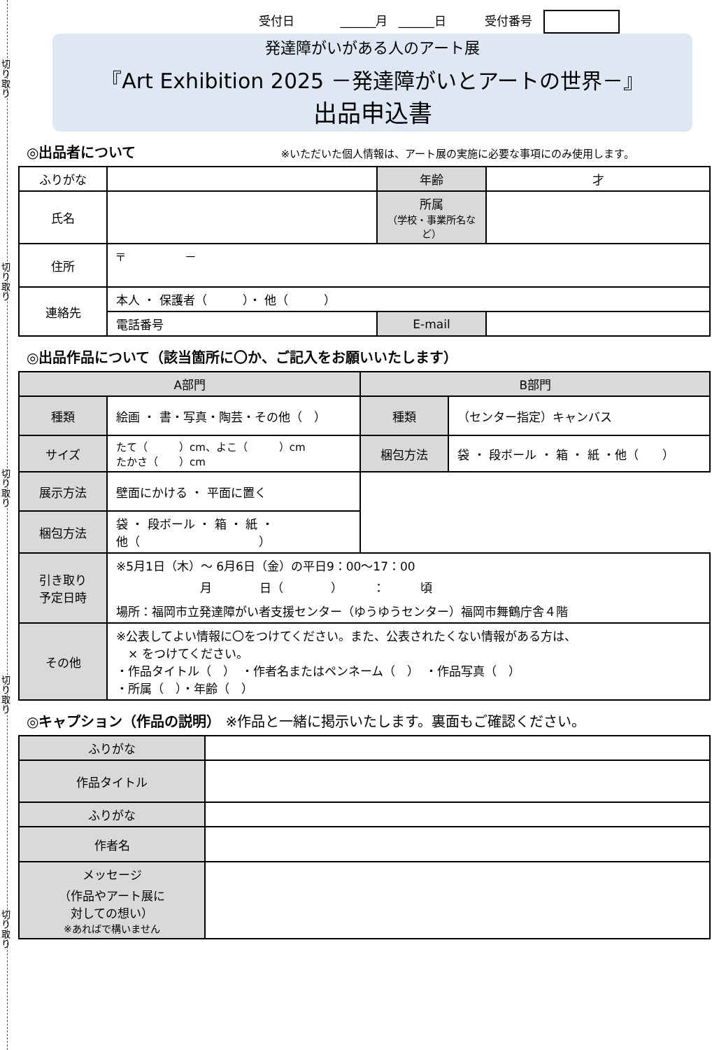切り取り
切り取り
切り取り
切り取り
切り取り
受付日 ______月 ______日 受付番号
発達障がいがある人のアート展
『Art Exhibition 2025 －発達障がいとアートの世界－』
出品申込書
◎出品者について ※いただいた個人情報は、アート展の実施に必要な事項にのみ使用します。
| ふりがな | | 年齢 | 才 |
| 氏名 | | 所属 （学校・事業所名など） | |
| 住所 | 〒 － | | |
| 連絡先 | 本人 ・ 保護者（ ）・ 他（ ） | | |
| | 電話番号 | E-mail | |
◎出品作品について（該当箇所に〇か、ご記入をお願いいたします）
| A部門 | | B部門 | |
| --- | --- | --- | --- |
| 種類 | 絵画 ・ 書・写真・陶芸・その他（ ） | 種類 | （センター指定）キャンバス |
| サイズ | たて（ ）cm、よこ（ ）cm たかさ（ ）cm | 梱包方法 | 袋 ・ 段ボール ・ 箱 ・ 紙 ・他（ ） |
| 展示方法 | 壁面にかける ・ 平面に置く | | |
| 梱包方法 | 袋 ・ 段ボール ・ 箱 ・ 紙 ・ 他（ ） | | |
| 引き取り 予定日時 | ※5月1日（木）～ 6月6日（金）の平日9：00～17：00 月 日（ ） ： 頃 場所：福岡市立発達障がい者支援センター（ゆうゆうセンター）福岡市舞鶴庁舎４階 | | |
| その他 | ※公表してよい情報に〇をつけてください。また、公表されたくない情報がある方は、 × をつけてください。 ・作品タイトル（ ） ・作者名またはペンネーム（ ） ・作品写真（ ） ・所属（ ）・年齢（ ） | | |
◎キャプション（作品の説明） ※作品と一緒に掲示いたします。裏面もご確認ください。
| ふりがな | |
| 作品タイトル | |
| ふりがな | |
| 作者名 | |
| メッセージ （作品やアート展に 対しての想い） ※あればで構いません | |